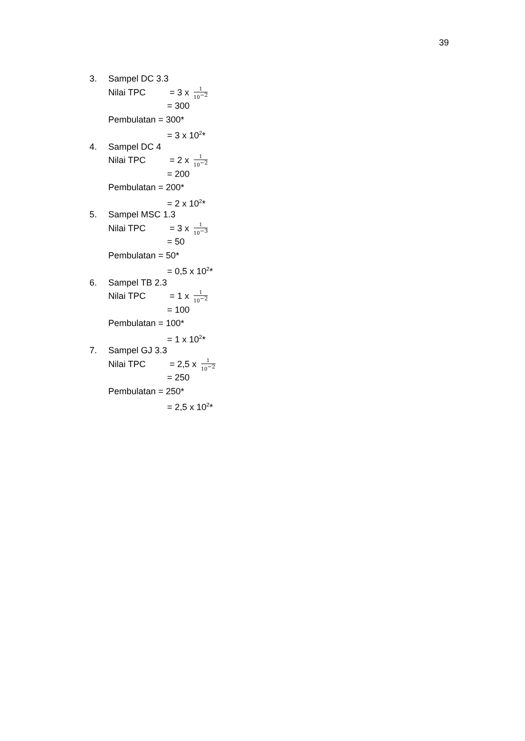39
3. Sampel DC 3.3
Nilai TPC = 3 x 1 10<sup>−2</sup>
= 300
Pembulatan = 300*
= 3 x 10<sup>2</sup>*
4. Sampel DC 4
Nilai TPC = 2 x 1 10<sup>−2</sup>
= 200
Pembulatan = 200*
= 2 x 10<sup>2</sup>*
5. Sampel MSC 1.3
Nilai TPC = 3 x 1 10<sup>−3</sup>
= 50
Pembulatan = 50*
= 0,5 x 10<sup>2</sup>*
6. Sampel TB 2.3
Nilai TPC = 1 x 1 10<sup>−2</sup>
= 100
Pembulatan = 100*
= 1 x 10<sup>2</sup>*
7. Sampel GJ 3.3
Nilai TPC = 2,5 x 1 10<sup>−2</sup>
= 250
Pembulatan = 250*
= 2,5 x 10<sup>2</sup>*